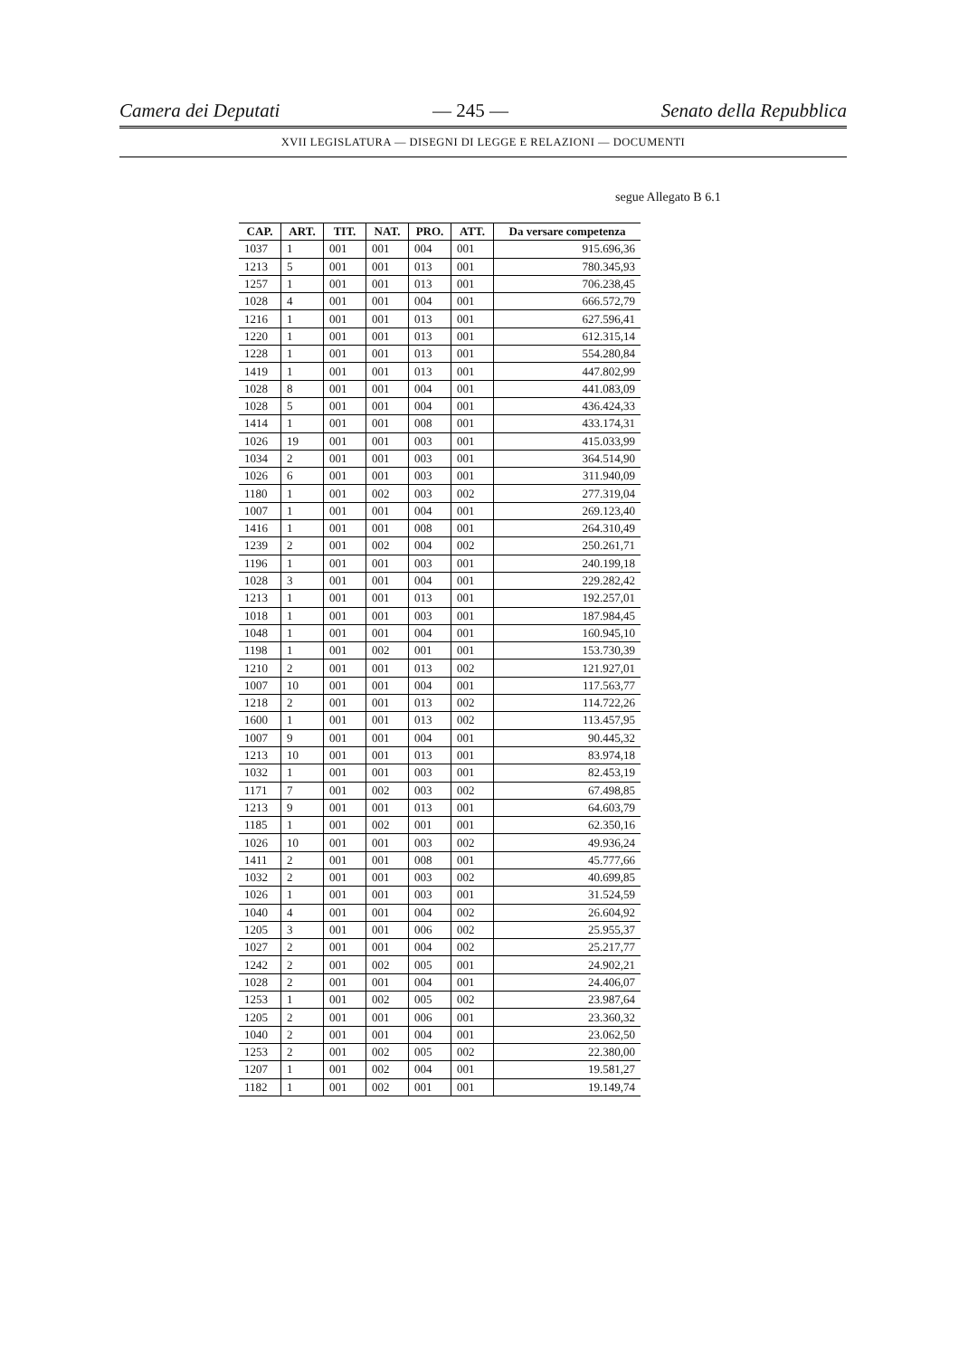Camera dei Deputati — 245 — Senato della Repubblica
XVII LEGISLATURA — DISEGNI DI LEGGE E RELAZIONI — DOCUMENTI
segue Allegato B 6.1
| CAP. | ART. | TIT. | NAT. | PRO. | ATT. | Da versare competenza |
| --- | --- | --- | --- | --- | --- | --- |
| 1037 | 1 | 001 | 001 | 004 | 001 | 915.696,36 |
| 1213 | 5 | 001 | 001 | 013 | 001 | 780.345,93 |
| 1257 | 1 | 001 | 001 | 013 | 001 | 706.238,45 |
| 1028 | 4 | 001 | 001 | 004 | 001 | 666.572,79 |
| 1216 | 1 | 001 | 001 | 013 | 001 | 627.596,41 |
| 1220 | 1 | 001 | 001 | 013 | 001 | 612.315,14 |
| 1228 | 1 | 001 | 001 | 013 | 001 | 554.280,84 |
| 1419 | 1 | 001 | 001 | 013 | 001 | 447.802,99 |
| 1028 | 8 | 001 | 001 | 004 | 001 | 441.083,09 |
| 1028 | 5 | 001 | 001 | 004 | 001 | 436.424,33 |
| 1414 | 1 | 001 | 001 | 008 | 001 | 433.174,31 |
| 1026 | 19 | 001 | 001 | 003 | 001 | 415.033,99 |
| 1034 | 2 | 001 | 001 | 003 | 001 | 364.514,90 |
| 1026 | 6 | 001 | 001 | 003 | 001 | 311.940,09 |
| 1180 | 1 | 001 | 002 | 003 | 002 | 277.319,04 |
| 1007 | 1 | 001 | 001 | 004 | 001 | 269.123,40 |
| 1416 | 1 | 001 | 001 | 008 | 001 | 264.310,49 |
| 1239 | 2 | 001 | 002 | 004 | 002 | 250.261,71 |
| 1196 | 1 | 001 | 001 | 003 | 001 | 240.199,18 |
| 1028 | 3 | 001 | 001 | 004 | 001 | 229.282,42 |
| 1213 | 1 | 001 | 001 | 013 | 001 | 192.257,01 |
| 1018 | 1 | 001 | 001 | 003 | 001 | 187.984,45 |
| 1048 | 1 | 001 | 001 | 004 | 001 | 160.945,10 |
| 1198 | 1 | 001 | 002 | 001 | 001 | 153.730,39 |
| 1210 | 2 | 001 | 001 | 013 | 002 | 121.927,01 |
| 1007 | 10 | 001 | 001 | 004 | 001 | 117.563,77 |
| 1218 | 2 | 001 | 001 | 013 | 002 | 114.722,26 |
| 1600 | 1 | 001 | 001 | 013 | 002 | 113.457,95 |
| 1007 | 9 | 001 | 001 | 004 | 001 | 90.445,32 |
| 1213 | 10 | 001 | 001 | 013 | 001 | 83.974,18 |
| 1032 | 1 | 001 | 001 | 003 | 001 | 82.453,19 |
| 1171 | 7 | 001 | 002 | 003 | 002 | 67.498,85 |
| 1213 | 9 | 001 | 001 | 013 | 001 | 64.603,79 |
| 1185 | 1 | 001 | 002 | 001 | 001 | 62.350,16 |
| 1026 | 10 | 001 | 001 | 003 | 002 | 49.936,24 |
| 1411 | 2 | 001 | 001 | 008 | 001 | 45.777,66 |
| 1032 | 2 | 001 | 001 | 003 | 002 | 40.699,85 |
| 1026 | 1 | 001 | 001 | 003 | 001 | 31.524,59 |
| 1040 | 4 | 001 | 001 | 004 | 002 | 26.604,92 |
| 1205 | 3 | 001 | 001 | 006 | 002 | 25.955,37 |
| 1027 | 2 | 001 | 001 | 004 | 002 | 25.217,77 |
| 1242 | 2 | 001 | 002 | 005 | 001 | 24.902,21 |
| 1028 | 2 | 001 | 001 | 004 | 001 | 24.406,07 |
| 1253 | 1 | 001 | 002 | 005 | 002 | 23.987,64 |
| 1205 | 2 | 001 | 001 | 006 | 001 | 23.360,32 |
| 1040 | 2 | 001 | 001 | 004 | 001 | 23.062,50 |
| 1253 | 2 | 001 | 002 | 005 | 002 | 22.380,00 |
| 1207 | 1 | 001 | 002 | 004 | 001 | 19.581,27 |
| 1182 | 1 | 001 | 002 | 001 | 001 | 19.149,74 |